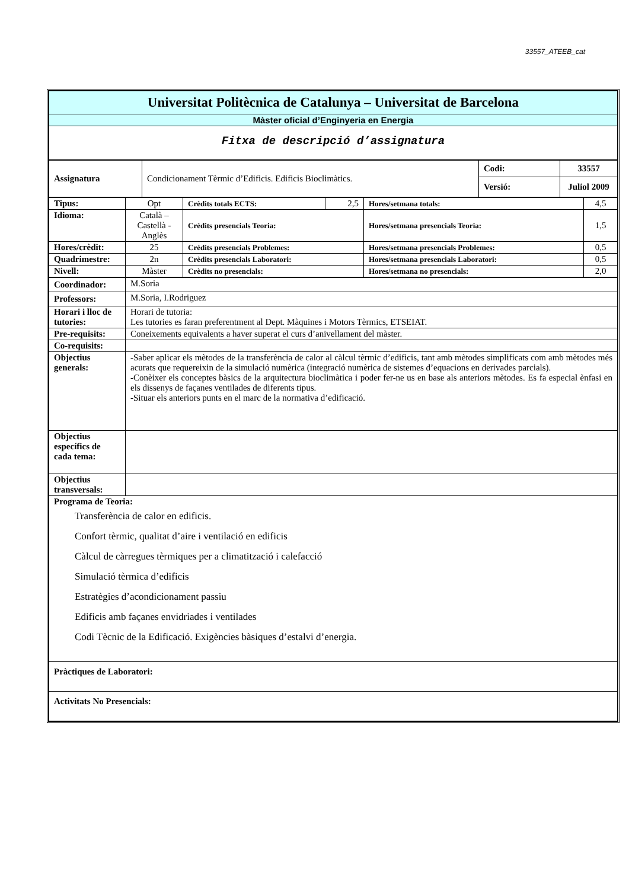33557_ATEEB_cat
| Universitat Politècnica de Catalunya – Universitat de Barcelona |
| Màster oficial d’Enginyeria en Energia |
| Fitxa de descripció d’assignatura |
| Assignatura | Condicionament Tèrmic d’Edificis. Edificis Bioclimàtics. | Codi: | 33557 |
| | | Versió: | Juliol 2009 |
| Tipus: | Opt | Crèdits totals ECTS: | 2,5 | Hores/setmana totals: | 4,5 |
| Idioma: | Català – Castellà - Anglès | Crèdits presencials Teoria: | | Hores/setmana presencials Teoria: | 1,5 |
| Hores/crèdit: | 25 | Crèdits presencials Problemes: | | Hores/setmana presencials Problemes: | 0,5 |
| Quadrimestre: | 2n | Crèdits presencials Laboratori: | | Hores/setmana presencials Laboratori: | 0,5 |
| Nivell: | Màster | Crèdits no presencials: | | Hores/setmana no presencials: | 2,0 |
| Coordinador: | M.Soria |
| Professors: | M.Soria, I.Rodriguez |
| Horari i lloc de tutories: | Horari de tutoria: Les tutories es faran preferentment al Dept. Màquines i Motors Tèrmics, ETSEIAT. |
| Pre-requisits: | Coneixements equivalents a haver superat el curs d’anivellament del màster. |
| Co-requisits: | |
| Objectius generals: | -Saber aplicar els mètodes de la transferència de calor al càlcul tèrmic d’edificis, tant amb mètodes simplificats com amb mètodes més acurats que requereixin de la simulació numèrica (integració numèrica de sistemes d’equacions en derivades parcials). -Conèixer els conceptes bàsics de la arquitectura bioclimàtica i poder fer-ne us en base als anteriors mètodes. Es fa especial ènfasi en els dissenys de façanes ventilades de diferents tipus. -Situar els anteriors punts en el marc de la normativa d’edificació. |
| Objectius específics de cada tema: | |
| Objectius transversals: | |
| Programa de Teoria: Transferència de calor en edificis. Confort tèrmic, qualitat d’aire i ventilació en edificis Càlcul de càrregues tèrmiques per a climatització i calefacció Simulació tèrmica d’edificis Estratègies d’acondicionament passiu Edificis amb façanes envidriades i ventilades Codi Tècnic de la Edificació. Exigències bàsiques d’estalvi d’energia. | |
| Pràctiques de Laboratori: | |
| Activitats No Presencials: | |